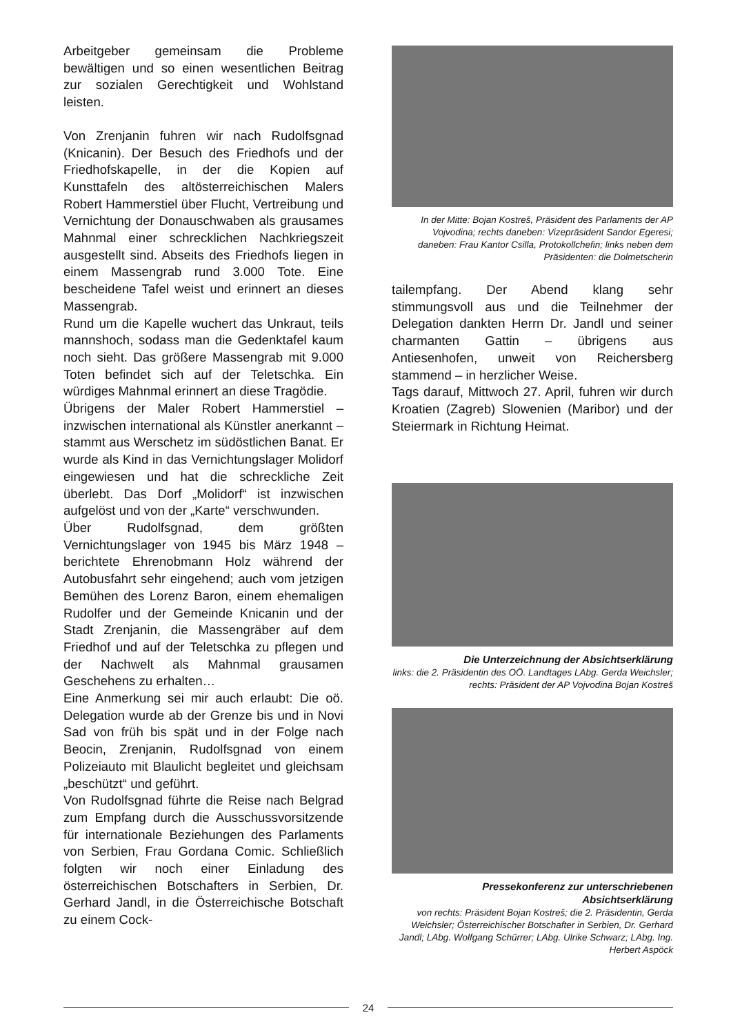Arbeitgeber gemeinsam die Probleme bewältigen und so einen wesentlichen Beitrag zur sozialen Gerechtigkeit und Wohlstand leisten.
Von Zrenjanin fuhren wir nach Rudolfsgnad (Knicanin). Der Besuch des Friedhofs und der Friedhofskapelle, in der die Kopien auf Kunsttafeln des altösterreichischen Malers Robert Hammerstiel über Flucht, Vertreibung und Vernichtung der Donauschwaben als grausames Mahnmal einer schrecklichen Nachkriegszeit ausgestellt sind. Abseits des Friedhofs liegen in einem Massengrab rund 3.000 Tote. Eine bescheidene Tafel weist und erinnert an dieses Massengrab.
Rund um die Kapelle wuchert das Unkraut, teils mannshoch, sodass man die Gedenktafel kaum noch sieht. Das größere Massengrab mit 9.000 Toten befindet sich auf der Teletschka. Ein würdiges Mahnmal erinnert an diese Tragödie.
Übrigens der Maler Robert Hammerstiel – inzwischen international als Künstler anerkannt – stammt aus Werschetz im südöstlichen Banat. Er wurde als Kind in das Vernichtungslager Molidorf eingewiesen und hat die schreckliche Zeit überlebt. Das Dorf „Molidorf“ ist inzwischen aufgelöst und von der „Karte“ verschwunden.
Über Rudolfsgnad, dem größten Vernichtungslager von 1945 bis März 1948 – berichtete Ehrenobmann Holz während der Autobusfahrt sehr eingehend; auch vom jetzigen Bemühen des Lorenz Baron, einem ehemaligen Rudolfer und der Gemeinde Knicanin und der Stadt Zrenjanin, die Massengräber auf dem Friedhof und auf der Teletschka zu pflegen und der Nachwelt als Mahnmal grausamen Geschehens zu erhalten…
Eine Anmerkung sei mir auch erlaubt: Die oö. Delegation wurde ab der Grenze bis und in Novi Sad von früh bis spät und in der Folge nach Beocin, Zrenjanin, Rudolfsgnad von einem Polizeiauto mit Blaulicht begleitet und gleichsam „beschützt“ und geführt.
Von Rudolfsgnad führte die Reise nach Belgrad zum Empfang durch die Ausschussvorsitzende für internationale Beziehungen des Parlaments von Serbien, Frau Gordana Comic. Schließlich folgten wir noch einer Einladung des österreichischen Botschafters in Serbien, Dr. Gerhard Jandl, in die Österreichische Botschaft zu einem Cock-
In der Mitte: Bojan Kostreš, Präsident des Parlaments der AP Vojvodina; rechts daneben: Vizepräsident Sandor Egeresi; daneben: Frau Kantor Csilla, Protokollchefin; links neben dem Präsidenten: die Dolmetscherin
tailempfang. Der Abend klang sehr stimmungsvoll aus und die Teilnehmer der Delegation dankten Herrn Dr. Jandl und seiner charmanten Gattin – übrigens aus Antiesenhofen, unweit von Reichersberg stammend – in herzlicher Weise.
Tags darauf, Mittwoch 27. April, fuhren wir durch Kroatien (Zagreb) Slowenien (Maribor) und der Steiermark in Richtung Heimat.
Die Unterzeichnung der Absichtserklärung
links: die 2. Präsidentin des OÖ. Landtages LAbg. Gerda Weichsler; rechts: Präsident der AP Vojvodina Bojan Kostreš
Pressekonferenz zur unterschriebenen Absichtserklärung
von rechts: Präsident Bojan Kostreš; die 2. Präsidentin, Gerda Weichsler; Österreichischer Botschafter in Serbien, Dr. Gerhard Jandl; LAbg. Wolfgang Schürrer; LAbg. Ulrike Schwarz; LAbg. Ing. Herbert Aspöck
24